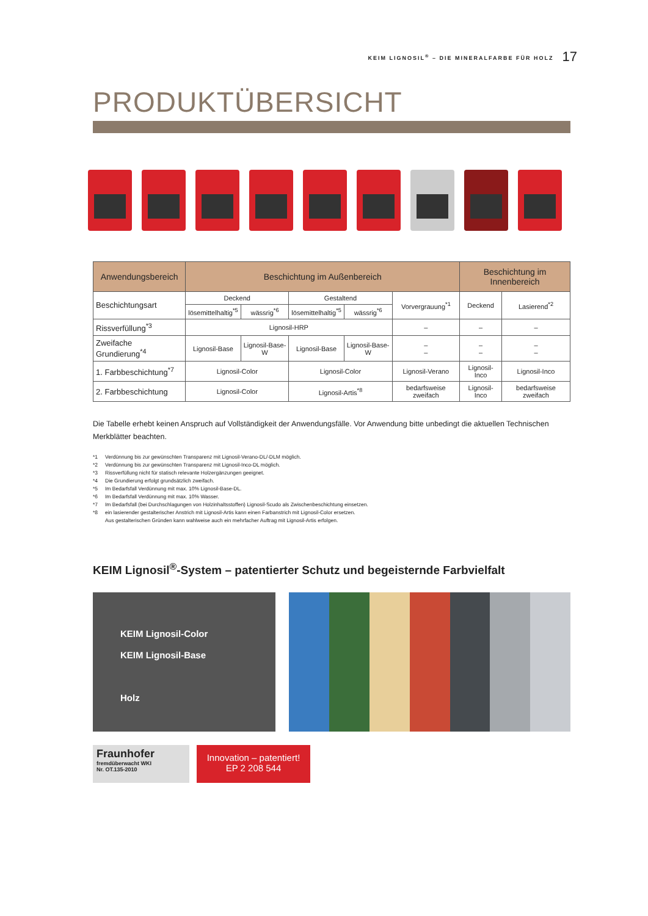KEIM LIGNOSIL<sup>®</sup> – DIE MINERALFARBE FÜR HOLZ 17
PRODUKTÜBERSICHT
| Anwendungsbereich | Beschichtung im Außenbereich | | | | | Beschichtung im Innenbereich | |
| --- | --- | --- | --- | --- | --- | --- | --- |
| Beschichtungsart | Deckend | | Gestaltend | | Vorvergrauung<sup>*1</sup> | Deckend | Lasierend<sup>*2</sup> |
| | lösemittelhaltig<sup>*5</sup> | wässrig<sup>*6</sup> | lösemittelhaltig<sup>*5</sup> | wässrig<sup>*6</sup> | | | |
| Rissverfüllung<sup>*3</sup> | Lignosil-HRP | | | | – | – | – |
| Zweifache Grundierung<sup>*4</sup> | Lignosil-Base | Lignosil-Base-W | Lignosil-Base | Lignosil-Base-W | – – | – – | – – |
| 1. Farbbeschichtung<sup>*7</sup> | Lignosil-Color | | Lignosil-Color | | Lignosil-Verano | Lignosil-Inco | Lignosil-Inco |
| 2. Farbbeschichtung | Lignosil-Color | | Lignosil-Artis<sup>*8</sup> | | bedarfsweise zweifach | Lignosil-Inco | bedarfsweise zweifach |
Die Tabelle erhebt keinen Anspruch auf Vollständigkeit der Anwendungsfälle. Vor Anwendung bitte unbedingt die aktuellen Technischen Merkblätter beachten.
*1 Verdünnung bis zur gewünschten Transparenz mit Lignosil-Verano-DL/-DLM möglich.
*2 Verdünnung bis zur gewünschten Transparenz mit Lignosil-Inco-DL möglich.
*3 Rissverfüllung nicht für statisch relevante Holzergänzungen geeignet.
*4 Die Grundierung erfolgt grundsätzlich zweifach.
*5 Im Bedarfsfall Verdünnung mit max. 10% Lignosil-Base-DL.
*6 Im Bedarfsfall Verdünnung mit max. 10% Wasser.
*7 Im Bedarfsfall (bei Durchschlagungen von Holzinhaltsstoffen) Lignosil-Scudo als Zwischenbeschichtung einsetzen.
*8 ein lasierender gestalterischer Anstrich mit Lignosil-Artis kann einen Farbanstrich mit Lignosil-Color ersetzen.
Aus gestalterischen Gründen kann wahlweise auch ein mehrfacher Auftrag mit Lignosil-Artis erfolgen.
KEIM Lignosil<sup>®</sup>-System – patentierter Schutz und begeisternde Farbvielfalt
KEIM Lignosil-Color
KEIM Lignosil-Base
Holz
Fraunhofer
fremdüberwacht WKI
Nr. OT.135-2010
Innovation – patentiert!
EP 2 208 544